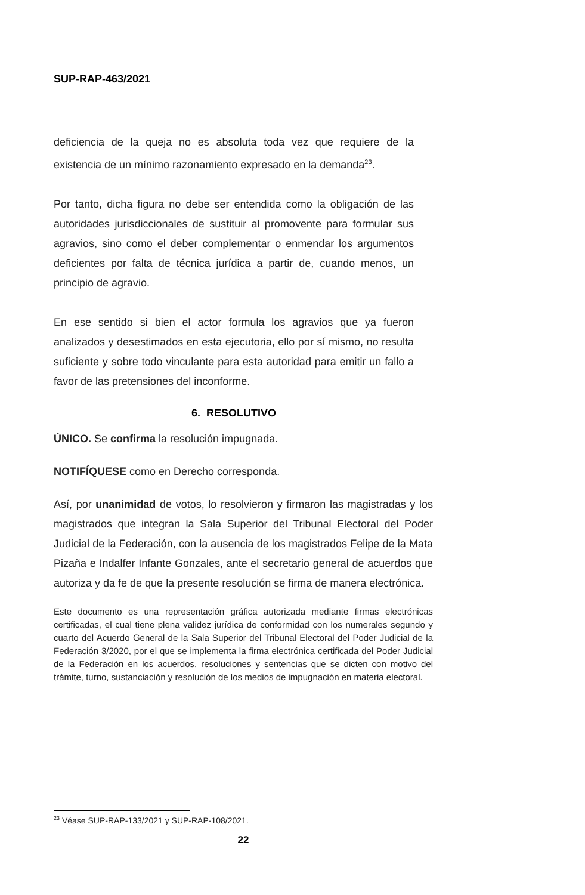SUP-RAP-463/2021
deficiencia de la queja no es absoluta toda vez que requiere de la existencia de un mínimo razonamiento expresado en la demanda<sup>23</sup>.
Por tanto, dicha figura no debe ser entendida como la obligación de las autoridades jurisdiccionales de sustituir al promovente para formular sus agravios, sino como el deber complementar o enmendar los argumentos deficientes por falta de técnica jurídica a partir de, cuando menos, un principio de agravio.
En ese sentido si bien el actor formula los agravios que ya fueron analizados y desestimados en esta ejecutoria, ello por sí mismo, no resulta suficiente y sobre todo vinculante para esta autoridad para emitir un fallo a favor de las pretensiones del inconforme.
6. RESOLUTIVO
ÚNICO. Se confirma la resolución impugnada.
NOTIFÍQUESE como en Derecho corresponda.
Así, por unanimidad de votos, lo resolvieron y firmaron las magistradas y los magistrados que integran la Sala Superior del Tribunal Electoral del Poder Judicial de la Federación, con la ausencia de los magistrados Felipe de la Mata Pizaña e Indalfer Infante Gonzales, ante el secretario general de acuerdos que autoriza y da fe de que la presente resolución se firma de manera electrónica.
Este documento es una representación gráfica autorizada mediante firmas electrónicas certificadas, el cual tiene plena validez jurídica de conformidad con los numerales segundo y cuarto del Acuerdo General de la Sala Superior del Tribunal Electoral del Poder Judicial de la Federación 3/2020, por el que se implementa la firma electrónica certificada del Poder Judicial de la Federación en los acuerdos, resoluciones y sentencias que se dicten con motivo del trámite, turno, sustanciación y resolución de los medios de impugnación en materia electoral.
<sup>23</sup> Véase SUP-RAP-133/2021 y SUP-RAP-108/2021.
22